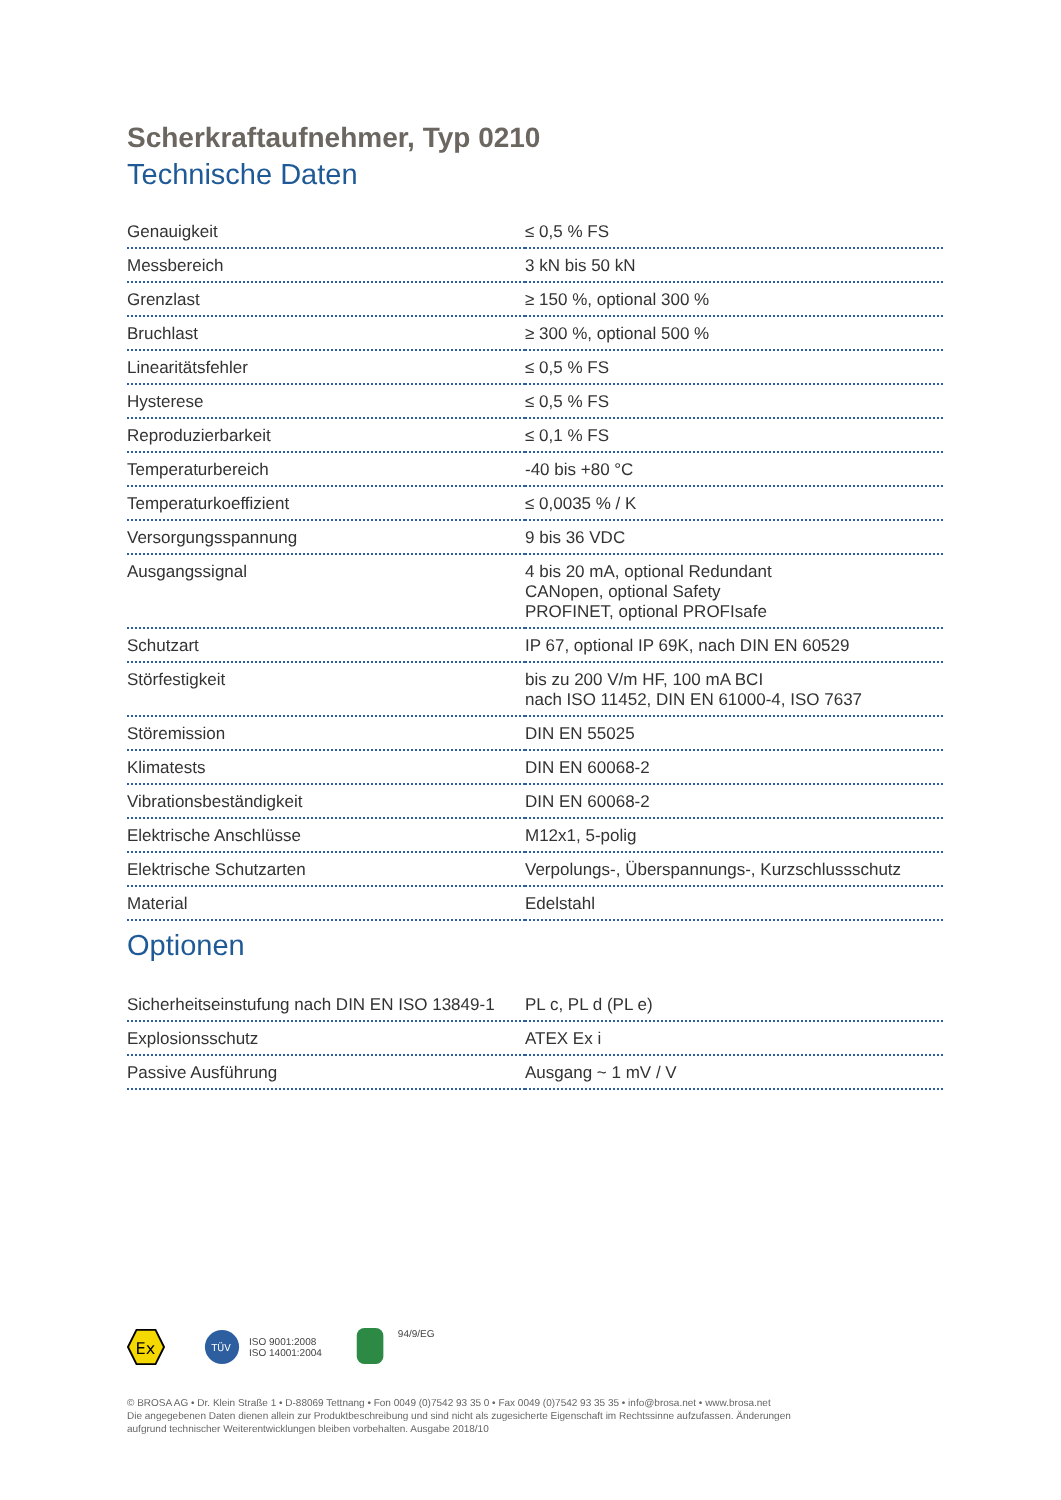Scherkraftaufnehmer, Typ 0210
Technische Daten
| Genauigkeit | ≤ 0,5 % FS |
| Messbereich | 3 kN bis 50 kN |
| Grenzlast | ≥ 150 %, optional 300 % |
| Bruchlast | ≥ 300 %, optional 500 % |
| Linearitätsfehler | ≤ 0,5 % FS |
| Hysterese | ≤ 0,5 % FS |
| Reproduzierbarkeit | ≤ 0,1 % FS |
| Temperaturbereich | -40 bis +80 °C |
| Temperaturkoeffizient | ≤ 0,0035 % / K |
| Versorgungsspannung | 9 bis 36 VDC |
| Ausgangssignal | 4 bis 20 mA, optional Redundant CANopen, optional Safety PROFINET, optional PROFIsafe |
| Schutzart | IP 67, optional IP 69K, nach DIN EN 60529 |
| Störfestigkeit | bis zu 200 V/m HF, 100 mA BCI nach ISO 11452, DIN EN 61000-4, ISO 7637 |
| Störemission | DIN EN 55025 |
| Klimatests | DIN EN 60068-2 |
| Vibrationsbeständigkeit | DIN EN 60068-2 |
| Elektrische Anschlüsse | M12x1, 5-polig |
| Elektrische Schutzarten | Verpolungs-, Überspannungs-, Kurzschlussschutz |
| Material | Edelstahl |
Optionen
| Sicherheitseinstufung nach DIN EN ISO 13849-1 | PL c, PL d (PL e) |
| Explosionsschutz | ATEX Ex i |
| Passive Ausführung | Ausgang ~ 1 mV / V |
Ex
TÜV
ISO 9001:2008
ISO 14001:2004
94/9/EG
© BROSA AG • Dr. Klein Straße 1 • D-88069 Tettnang • Fon 0049 (0)7542 93 35 0 • Fax 0049 (0)7542 93 35 35 • info@brosa.net • www.brosa.net
Die angegebenen Daten dienen allein zur Produktbeschreibung und sind nicht als zugesicherte Eigenschaft im Rechtssinne aufzufassen. Änderungen
aufgrund technischer Weiterentwicklungen bleiben vorbehalten. Ausgabe 2018/10